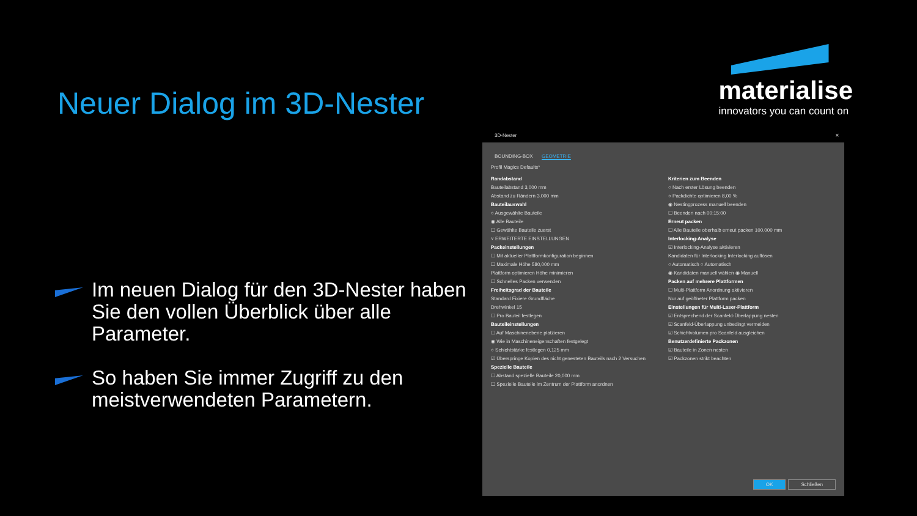Neuer Dialog im 3D-Nester
Im neuen Dialog für den 3D-Nester haben Sie den vollen Überblick über alle Parameter.
So haben Sie immer Zugriff zu den meistverwendeten Parametern.
materialise
innovators you can count on
3D-Nester ✕
BOUNDING-BOX GEOMETRIE
Profil Magics Defaults*
Randabstand
Bauteilabstand 3,000 mm
Abstand zu Rändern 3,000 mm
Bauteilauswahl
○ Ausgewählte Bauteile
◉ Alle Bauteile
☐ Gewählte Bauteile zuerst
˅ ERWEITERTE EINSTELLUNGEN
Packeinstellungen
☐ Mit aktueller Plattformkonfiguration beginnen
☐ Maximale Höhe 580,000 mm
Plattform optimieren Höhe minimieren
☐ Schnelles Packen verwenden
Freiheitsgrad der Bauteile
Standard Fixiere Grundfläche
Drehwinkel 15
☐ Pro Bauteil festlegen
Bauteileinstellungen
☐ Auf Maschinenebene platzieren
◉ Wie in Maschineneigenschaften festgelegt
○ Schichtstärke festlegen 0,125 mm
☑ Überspringe Kopien des nicht genesteten Bauteils nach 2 Versuchen
Spezielle Bauteile
☐ Abstand spezielle Bauteile 20,000 mm
☐ Spezielle Bauteile im Zentrum der Plattform anordnen
Kriterien zum Beenden
○ Nach erster Lösung beenden
○ Packdichte optimieren 8,00 %
◉ Nestingprozess manuell beenden
☐ Beenden nach 00:15:00
Erneut packen
☐ Alle Bauteile oberhalb erneut packen 100,000 mm
Interlocking-Analyse
☑ Interlocking-Analyse aktivieren
Kandidaten für Interlocking Interlocking auflösen
○ Automatisch ○ Automatisch
◉ Kandidaten manuell wählen ◉ Manuell
Packen auf mehrere Plattformen
☐ Multi-Plattform Anordnung aktivieren
Nur auf geöffneter Plattform packen
Einstellungen für Multi-Laser-Plattform
☑ Entsprechend der Scanfeld-Überlappung nesten
☑ Scanfeld-Überlappung unbedingt vermeiden
☑ Schichtvolumen pro Scanfeld ausgleichen
Benutzerdefinierte Packzonen
☑ Bauteile in Zonen nesten
☑ Packzonen strikt beachten
OK Schließen